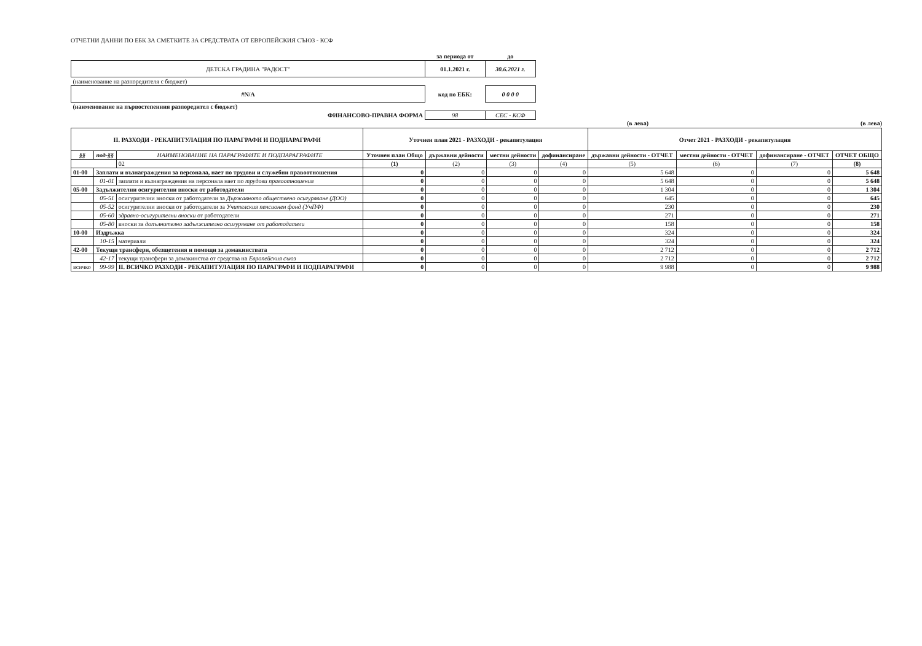ОТЧЕТНИ ДАННИ ПО ЕБК ЗА СМЕТКИТЕ ЗА СРЕДСТВАТА ОТ ЕВРОПЕЙСКИЯ СЪЮЗ - КСФ
| | за периода от | до |
| ДЕТСКА ГРАДИНА "РАДОСТ" | 01.1.2021 г. | 30.6.2021 г. |
| (наименование на разпоредителя с бюджет) | | |
| #N/A | код по ЕБК: | 0 0 0 0 |
| (наименование на първостепенния разпоредител с бюджет) | | |
| ФИНАНСОВО-ПРАВНА ФОРМА | 98 | СЕС - КСФ |
(в лева) (в лева)
| II. РАЗХОДИ - РЕКАПИТУЛАЦИЯ ПО ПАРАГРАФИ И ПОДПАРАГРАФИ | | | Уточнен план 2021 - РАЗХОДИ - рекапитулация | | | | Отчет 2021 - РАЗХОДИ - рекапитулация | | | |
| --- | --- | --- | --- | --- | --- | --- | --- | --- | --- | --- |
| §§ | под-§§ | НАИМЕНОВАНИЕ НА ПАРАГРАФИТЕ И ПОДПАРАГРАФИТЕ | Уточнен план Общо | държавни дейности | местни дейности | дофинансиране | държавни дейности - ОТЧЕТ | местни дейности - ОТЧЕТ | дофинансиране - ОТЧЕТ | ОТЧЕТ ОБЩО |
| | | 02 | (1) | (2) | (3) | (4) | (5) | (6) | (7) | (8) |
| 01-00 | Заплати и възнаграждения за персонала, нает по трудови и служебни правоотношения | | 0 | 0 | 0 | 0 | 5 648 | 0 | 0 | 5 648 |
| | 01-01 | заплати и възнаграждения на персонала нает по трудови правоотношения | 0 | 0 | 0 | 0 | 5 648 | 0 | 0 | 5 648 |
| 05-00 | Задължителни осигурителни вноски от работодатели | | 0 | 0 | 0 | 0 | 1 304 | 0 | 0 | 1 304 |
| | 05-51 | осигурителни вноски от работодатели за Държавното обществено осигуряване (ДОО) | 0 | 0 | 0 | 0 | 645 | 0 | 0 | 645 |
| | 05-52 | осигурителни вноски от работодатели за Учителския пенсионен фонд (УчПФ) | 0 | 0 | 0 | 0 | 230 | 0 | 0 | 230 |
| | 05-60 | здравно-осигурителни вноски от работодатели | 0 | 0 | 0 | 0 | 271 | 0 | 0 | 271 |
| | 05-80 | вноски за допълнително задължително осигуряване от работодатели | 0 | 0 | 0 | 0 | 158 | 0 | 0 | 158 |
| 10-00 | Издръжка | | 0 | 0 | 0 | 0 | 324 | 0 | 0 | 324 |
| | 10-15 | материали | 0 | 0 | 0 | 0 | 324 | 0 | 0 | 324 |
| 42-00 | Текущи трансфери, обезщетения и помощи за домакинствата | | 0 | 0 | 0 | 0 | 2 712 | 0 | 0 | 2 712 |
| | 42-17 | текущи трансфери за домакинства от средства на Европейския съюз | 0 | 0 | 0 | 0 | 2 712 | 0 | 0 | 2 712 |
| всичко | 99-99 | II. ВСИЧКО РАЗХОДИ - РЕКАПИТУЛАЦИЯ ПО ПАРАГРАФИ И ПОДПАРАГРАФИ | 0 | 0 | 0 | 0 | 9 988 | 0 | 0 | 9 988 |